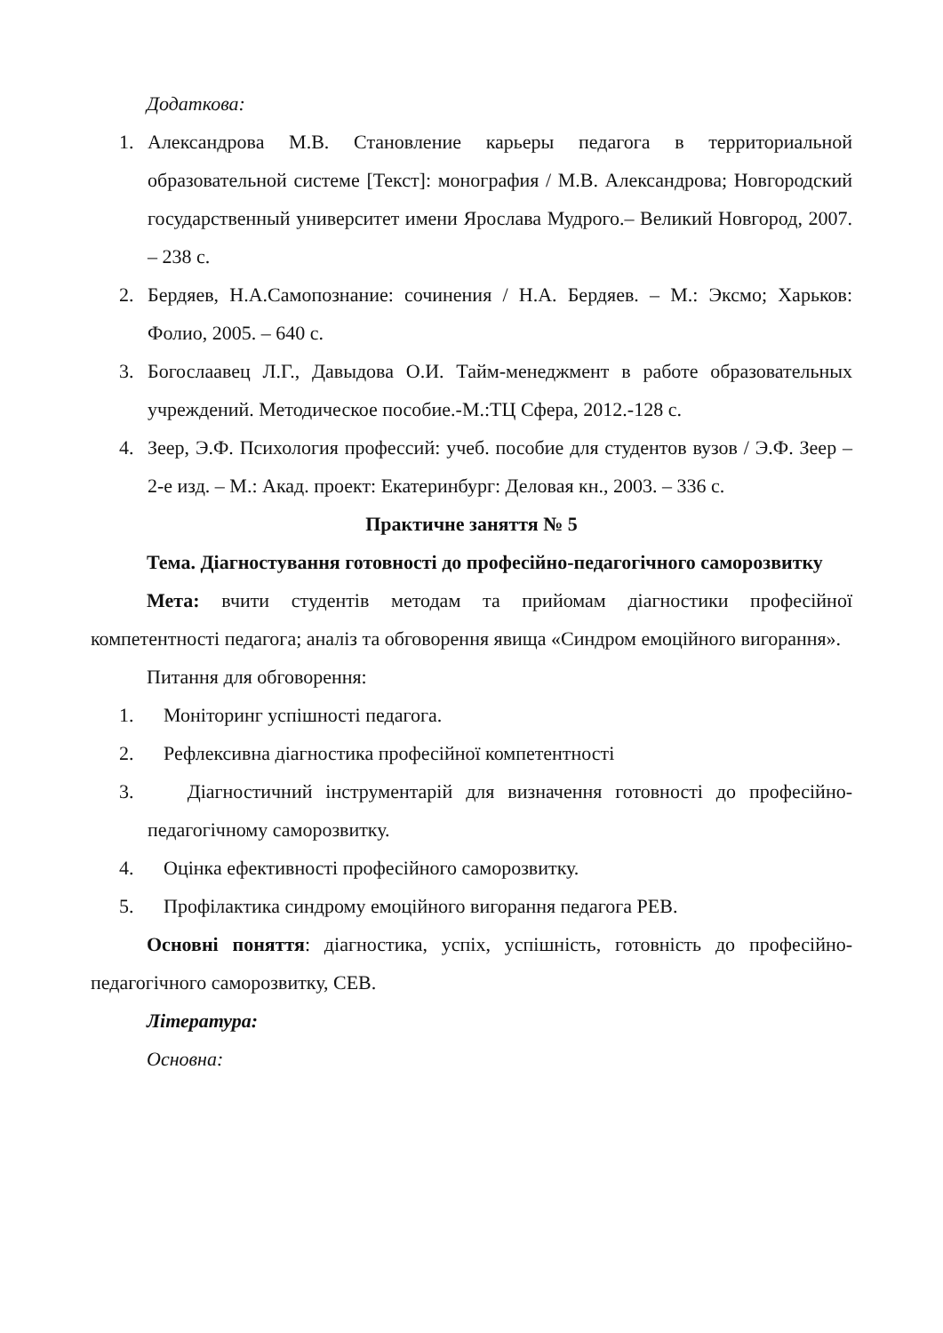Додаткова:
1. Александрова М.В. Становление карьеры педагога в территориальной образовательной системе [Текст]: монография / М.В. Александрова; Новгородский государственный университет имени Ярослава Мудрого.– Великий Новгород, 2007. – 238 с.
2. Бердяев, Н.А.Самопознание: сочинения / Н.А. Бердяев. – М.: Эксмо; Харьков: Фолио, 2005. – 640 с.
3. Богослаавец Л.Г., Давыдова О.И. Тайм-менеджмент в работе образовательных учреждений. Методическое пособие.-М.:ТЦ Сфера, 2012.-128 с.
4. Зеер, Э.Ф. Психология профессий: учеб. пособие для студентов вузов / Э.Ф. Зеер – 2-е изд. – М.: Акад. проект: Екатеринбург: Деловая кн., 2003. – 336 с.
Практичне заняття № 5
Тема. Діагностування готовності до професійно-педагогічного саморозвитку
Мета: вчити студентів методам та прийомам діагностики професійної компетентності педагога; аналіз та обговорення явища «Синдром емоційного вигорання».
Питання для обговорення:
1. Моніторинг успішності педагога.
2. Рефлексивна діагностика професійної компетентності
3. Діагностичний інструментарій для визначення готовності до професійно-педагогічному саморозвитку.
4. Оцінка ефективності професійного саморозвитку.
5. Профілактика синдрому емоційного вигорання педагога РЕВ.
Основні поняття: діагностика, успіх, успішність, готовність до професійно-педагогічного саморозвитку, СЕВ.
Література:
Основна: